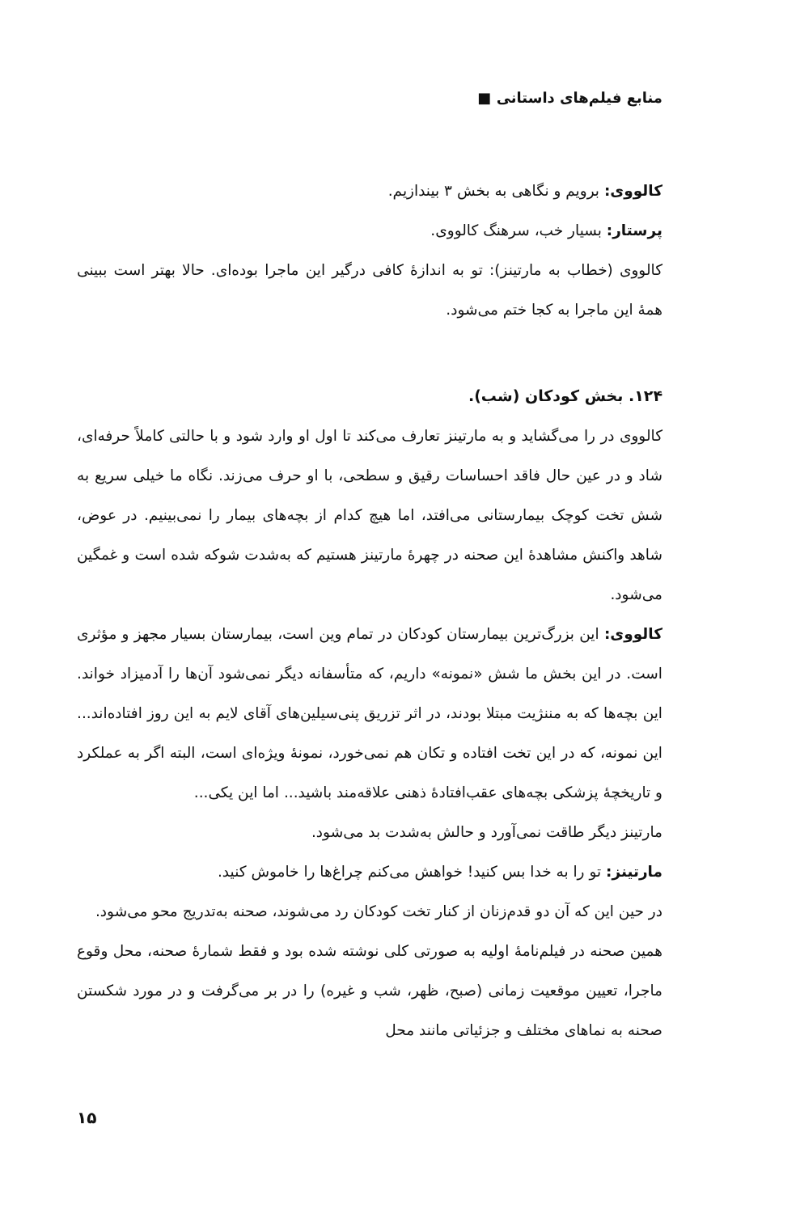منابع فیلم‌های داستانی ■
کالووی: برویم و نگاهی به بخش ۳ بیندازیم.
پرستار: بسیار خب، سرهنگ کالووی.
کالووی (خطاب به مارتینز): تو به اندازهٔ کافی درگیر این ماجرا بوده‌ای. حالا بهتر است ببینی همهٔ این ماجرا به کجا ختم می‌شود.
۱۲۴. بخش کودکان (شب).
کالووی در را می‌گشاید و به مارتینز تعارف می‌کند تا اول او وارد شود و با حالتی کاملاً حرفه‌ای، شاد و در عین حال فاقد احساسات رقیق و سطحی، با او حرف می‌زند. نگاه ما خیلی سریع به شش تخت کوچک بیمارستانی می‌افتد، اما هیچ کدام از بچه‌های بیمار را نمی‌بینیم. در عوض، شاهد واکنش مشاهدهٔ این صحنه در چهرهٔ مارتینز هستیم که به‌شدت شوکه شده است و غمگین می‌شود.
کالووی: این بزرگ‌ترین بیمارستان کودکان در تمام وین است، بیمارستان بسیار مجهز و مؤثری است. در این بخش ما شش «نمونه» داریم، که متأسفانه دیگر نمی‌شود آن‌ها را آدمیزاد خواند. این بچه‌ها که به مننژیت مبتلا بودند، در اثر تزریق پنی‌سیلین‌های آقای لایم به این روز افتاده‌اند... این نمونه، که در این تخت افتاده و تکان هم نمی‌خورد، نمونهٔ ویژه‌ای است، البته اگر به عملکرد و تاریخچهٔ پزشکی بچه‌های عقب‌افتادهٔ ذهنی علاقه‌مند باشید... اما این یکی...
مارتینز دیگر طاقت نمی‌آورد و حالش به‌شدت بد می‌شود.
مارتینز: تو را به خدا بس کنید! خواهش می‌کنم چراغ‌ها را خاموش کنید.
در حین این که آن دو قدم‌زنان از کنار تخت کودکان رد می‌شوند، صحنه به‌تدریج محو می‌شود.
همین صحنه در فیلم‌نامهٔ اولیه به صورتی کلی نوشته شده بود و فقط شمارهٔ صحنه، محل وقوع ماجرا، تعیین موقعیت زمانی (صبح، ظهر، شب و غیره) را در بر می‌گرفت و در مورد شکستن صحنه به نماهای مختلف و جزئیاتی مانند محل
۱۵